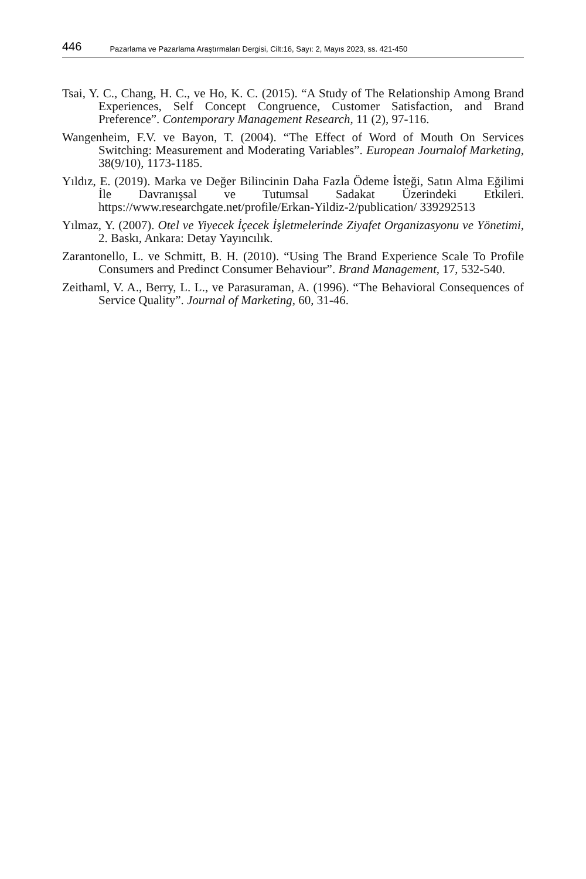446 Pazarlama ve Pazarlama Araştırmaları Dergisi, Cilt:16, Sayı: 2, Mayıs 2023, ss. 421-450
Tsai, Y. C., Chang, H. C., ve Ho, K. C. (2015). “A Study of The Relationship Among Brand Experiences, Self Concept Congruence, Customer Satisfaction, and Brand Preference”. Contemporary Management Research, 11 (2), 97-116.
Wangenheim, F.V. ve Bayon, T. (2004). “The Effect of Word of Mouth On Services Switching: Measurement and Moderating Variables”. European Journalof Marketing, 38(9/10), 1173-1185.
Yıldız, E. (2019). Marka ve Değer Bilincinin Daha Fazla Ödeme İsteği, Satın Alma Eğilimi İle Davranışsal ve Tutumsal Sadakat Üzerindeki Etkileri. https://www.researchgate.net/profile/Erkan-Yildiz-2/publication/ 339292513
Yılmaz, Y. (2007). Otel ve Yiyecek İçecek İşletmelerinde Ziyafet Organizasyonu ve Yönetimi, 2. Baskı, Ankara: Detay Yayıncılık.
Zarantonello, L. ve Schmitt, B. H. (2010). “Using The Brand Experience Scale To Profile Consumers and Predinct Consumer Behaviour”. Brand Management, 17, 532-540.
Zeithaml, V. A., Berry, L. L., ve Parasuraman, A. (1996). “The Behavioral Consequences of Service Quality”. Journal of Marketing, 60, 31-46.